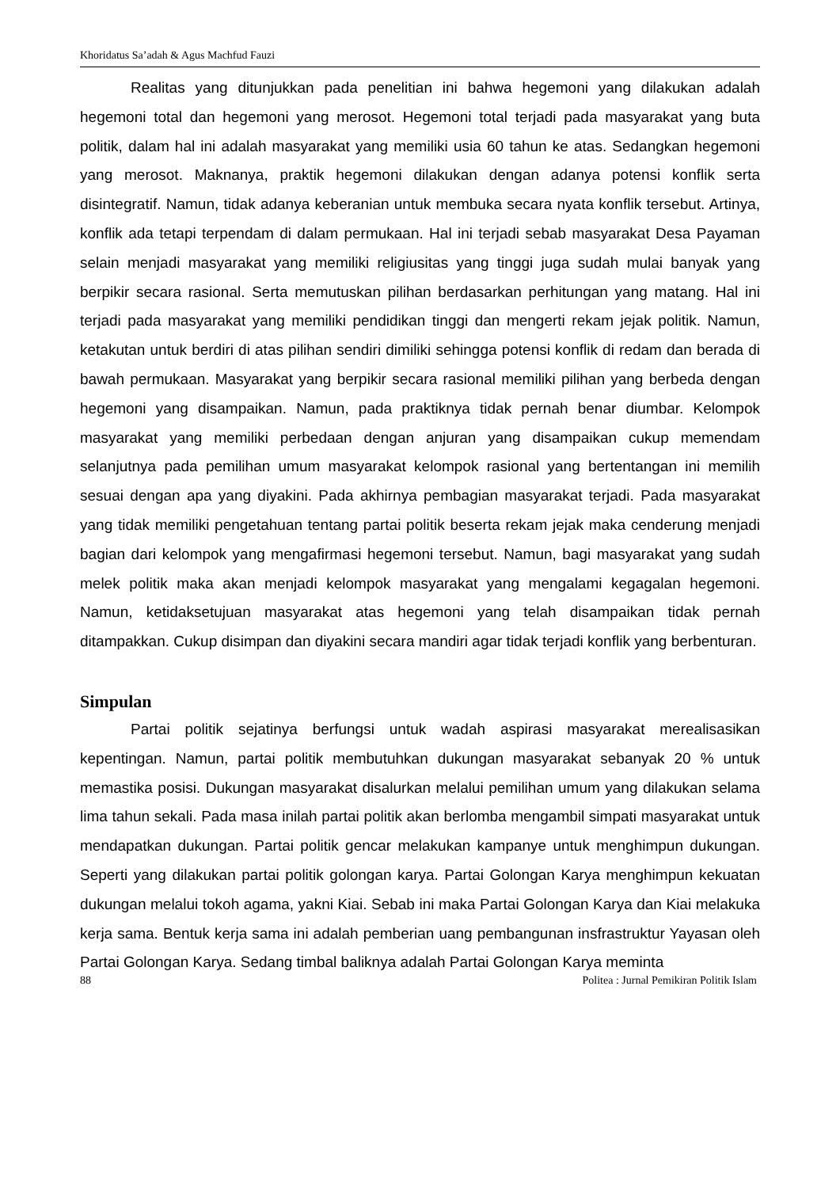Khoridatus Sa’adah & Agus Machfud Fauzi
Realitas yang ditunjukkan pada penelitian ini bahwa hegemoni yang dilakukan adalah hegemoni total dan hegemoni yang merosot. Hegemoni total terjadi pada masyarakat yang buta politik, dalam hal ini adalah masyarakat yang memiliki usia 60 tahun ke atas. Sedangkan hegemoni yang merosot. Maknanya, praktik hegemoni dilakukan dengan adanya potensi konflik serta disintegratif. Namun, tidak adanya keberanian untuk membuka secara nyata konflik tersebut. Artinya, konflik ada tetapi terpendam di dalam permukaan. Hal ini terjadi sebab masyarakat Desa Payaman selain menjadi masyarakat yang memiliki religiusitas yang tinggi juga sudah mulai banyak yang berpikir secara rasional. Serta memutuskan pilihan berdasarkan perhitungan yang matang. Hal ini terjadi pada masyarakat yang memiliki pendidikan tinggi dan mengerti rekam jejak politik. Namun, ketakutan untuk berdiri di atas pilihan sendiri dimiliki sehingga potensi konflik di redam dan berada di bawah permukaan. Masyarakat yang berpikir secara rasional memiliki pilihan yang berbeda dengan hegemoni yang disampaikan. Namun, pada praktiknya tidak pernah benar diumbar. Kelompok masyarakat yang memiliki perbedaan dengan anjuran yang disampaikan cukup memendam selanjutnya pada pemilihan umum masyarakat kelompok rasional yang bertentangan ini memilih sesuai dengan apa yang diyakini. Pada akhirnya pembagian masyarakat terjadi. Pada masyarakat yang tidak memiliki pengetahuan tentang partai politik beserta rekam jejak maka cenderung menjadi bagian dari kelompok yang mengafirmasi hegemoni tersebut. Namun, bagi masyarakat yang sudah melek politik maka akan menjadi kelompok masyarakat yang mengalami kegagalan hegemoni. Namun, ketidaksetujuan masyarakat atas hegemoni yang telah disampaikan tidak pernah ditampakkan. Cukup disimpan dan diyakini secara mandiri agar tidak terjadi konflik yang berbenturan.
Simpulan
Partai politik sejatinya berfungsi untuk wadah aspirasi masyarakat merealisasikan kepentingan. Namun, partai politik membutuhkan dukungan masyarakat sebanyak 20 % untuk memastika posisi. Dukungan masyarakat disalurkan melalui pemilihan umum yang dilakukan selama lima tahun sekali. Pada masa inilah partai politik akan berlomba mengambil simpati masyarakat untuk mendapatkan dukungan. Partai politik gencar melakukan kampanye untuk menghimpun dukungan. Seperti yang dilakukan partai politik golongan karya. Partai Golongan Karya menghimpun kekuatan dukungan melalui tokoh agama, yakni Kiai. Sebab ini maka Partai Golongan Karya dan Kiai melakuka kerja sama. Bentuk kerja sama ini adalah pemberian uang pembangunan insfrastruktur Yayasan oleh Partai Golongan Karya. Sedang timbal baliknya adalah Partai Golongan Karya meminta
88 Politea : Jurnal Pemikiran Politik Islam